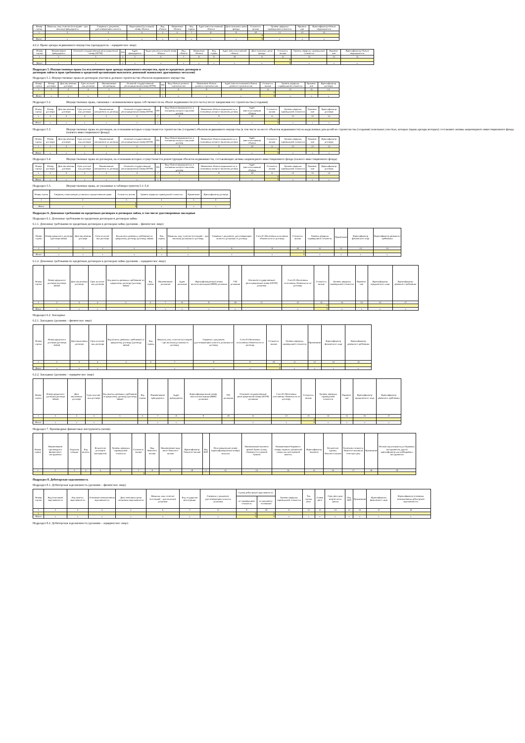| Номер строки | Фамилия, имя, отчество (последнее – при наличии) арендодателя | Сведения о документе, удостоверяющем личность | Кадастровый (условный) номер объекта | Вид объекта | Назначение объекта | Код страны | Адрес (местоположение) объекта | Дата окончания срока аренды | Стоимость актива | Уровень иерархии справедливой стоимости | Примеча- ние | Идентификатор объекта недвижимости |
| --- | --- | --- | --- | --- | --- | --- | --- | --- | --- | --- | --- | --- |
| 1 | 2 | 3 | 4 | 5 | 6 | 7 | 8 | 9 | 10 | 11 | 12 | 13 |
| | | | | | | | | | 0 | | | |
| Итого | x | x | x | x | x | x | x | x | 0 | x | x | x |
4.2.2. Право аренды недвижимого имущества (арендодатель – юридическое лицо)
| Номер строки | Наименование арендодателя | Основной государственный регистрационный номер (ОГРН) | TIN | Адрес арендодателя | Кадастровый (условный) номер объекта | Вид объекта | Назначение объекта | Код страны | Адрес (местоположение) объекта | Дата окончания срока аренды | Стоимость актива | Уровень иерархии справедливой стоимости | Примеча- ние | Идентификатор объекта недвижимости |
| --- | --- | --- | --- | --- | --- | --- | --- | --- | --- | --- | --- | --- | --- | --- |
| 1 | 2 | 3 | 4 | 5 | 6 | 7 | 8 | 9 | 10 | 11 | 12 | 13 | 14 | 15 |
| | | | | | | | | | | | 0 | | | |
| Итого | x | x | x | x | x | x | x | x | x | x | 0 | x | x | x |
Подраздел 5. Имущественные права (за исключением прав аренды недвижимого имущества, прав из кредитных договоров и
договоров займа и прав требования к кредитной организации выплатить денежный эквивалент драгоценных металлов)
Подраздел 5.1. Имущественные права из договоров участия в долевом строительстве объектов недвижимого имущества
| Номер строки | Номер договора | Дата заключения договора | Срок исполне- ния договора | Наименование застройщика | Основной государственный регистрационный номер (ОГРН) | TIN | Вид объекта долевого строительства | Назначение объекта долевого строительства | Адрес (местоположение) объекта долевого строительства | Стоимость актива | Уровень иерархии справедливой стоимости | Примеча- ние | Идентификатор договора |
| --- | --- | --- | --- | --- | --- | --- | --- | --- | --- | --- | --- | --- | --- |
| 1 | 2 | 3 | 4 | 5 | 6 | 7 | 8 | 9 | 10 | 11 | 12 | 13 | 14 |
| | | | | | | | | | | 0 | | | |
| Итого | x | x | x | x | x | x | x | x | x | 0 | x | x | x |
Подраздел 5.2. Имущественные права, связанные с возникновением права собственности на объект недвижимости (его часть) после завершения его строительства (создания)
| Номер строки | Номер договора | Дата заключения договора | Срок исполне- ния договора | Наименование контрагента по договору | Основной государственный регистрационный номер (ОГРН) | TIN | Вид объекта недвижимости, в отношении которого заключен договор | Назначение объекта недвижимости, в отношении которого заключен договор | Адрес (местоположение) объекта | Стоимость актива | Уровень иерархии справедливой стоимости | Примеча- ние | Идентификатор договора |
| --- | --- | --- | --- | --- | --- | --- | --- | --- | --- | --- | --- | --- | --- |
| 1 | 2 | 3 | 4 | 5 | 6 | 7 | 8 | 9 | 10 | 11 | 12 | 13 | 14 |
| | | | | | | | | | | 0 | | | |
| Итого | x | x | x | x | x | x | x | x | x | 0 | x | x | x |
Подраздел 5.3. Имущественные права из договоров, на основании которых осуществляется строительство (создание) объектов недвижимого имущества (в том числе на месте объектов недвижимости) на выделенных для целей их строительства (создания) земельных участках, которые (права аренды которых) составляют активы акционерного инвестиционного фонда (паевого инвестиционного фонда)
| Номер строки | Номер договора | Дата заключения договора | Срок исполне- ния договора | Наименование контрагента по договору | Основной государственный регистрационный номер (ОГРН) | TIN | Вид объекта недвижимости, в отношении которого заключен договор | Назначение объекта недвижимости, в отношении которого заключен договор | Адрес (местоположение) объекта | Стоимость актива | Уровень иерархии справедливой стоимости | Примеча- ние | Идентификатор договора |
| --- | --- | --- | --- | --- | --- | --- | --- | --- | --- | --- | --- | --- | --- |
| 1 | 2 | 3 | 4 | 5 | 6 | 7 | 8 | 9 | 10 | 11 | 12 | 13 | 14 |
| | | | | | | | | | | 0 | | | |
| Итого | x | x | x | x | x | x | x | x | x | 0 | x | x | x |
Подраздел 5.4. Имущественные права из договоров, на основании которых осуществляется реконструкция объектов недвижимости, составляющих активы акционерного инвестиционного фонда (паевого инвестиционного фонда)
| Номер строки | Номер договора | Дата заключения договора | Срок исполне- ния договора | Наименование контрагента по договору | Основной государственный регистрационный номер (ОГРН) | TIN | Вид объекта недвижимости, в отношении которого заключен договор | Назначение объекта недвижимости, в отношении которого заключен договор | Адрес (местоположение) объекта | Стоимость актива | Уровень иерархии справедливой стоимости | Примеча- ние | Идентификатор договора |
| --- | --- | --- | --- | --- | --- | --- | --- | --- | --- | --- | --- | --- | --- |
| 1 | 2 | 3 | 4 | 5 | 6 | 7 | 8 | 9 | 10 | 11 | 12 | 13 | 14 |
| | | | | | | | | | | 0 | | | |
| Итого | x | x | x | x | x | x | x | x | x | 0 | x | x | x |
Подраздел 5.5. Имущественные права, не указанные в таблицах пунктов 5.1–5.4
| Номер строки | Сведения, позволяющие установить имущественные права | Стоимость актива | Уровень иерархии справедливой стоимости | Примечание | Идентификатор договора |
| --- | --- | --- | --- | --- | --- |
| 1 | 2 | 3 | 4 | 5 | 6 |
| | | 0 | | | |
| Итого | x | 0 | x | x | x |
Подраздел 6. Денежные требования по кредитным договорам и договорам займа, в том числе удостоверенные закладные
Подраздел 6.1. Денежные требования по кредитным договорам и договорам займа
6.1.1. Денежные требования по кредитным договорам и договорам займа (должник – физическое лицо)
| Номер строки | Номер кредитного договора (договора займа) | Дата заключения договора | Срок исполне- ния договора | Код валюты денежных требований по кредитному договору (договору займа) | Код страны | Фамилия, имя, отчество (последнее – при наличии) должника по договору | Сведения о документе, удостоверяющем личность должника по договору | Способ обеспечения исполнения обязательств по договору | Стоимость актива | Уровень иерархии справедливой стоимости | Примечание | Идентификатор физического лица | Идентификатор денежного требования |
| --- | --- | --- | --- | --- | --- | --- | --- | --- | --- | --- | --- | --- | --- |
| 1 | 2 | 3 | 4 | 5 | 6 | 7 | 8 | 9 | 10 | 11 | 12 | 13 | 14 |
| | | | | | | | | | 0 | | | | |
| Итого | x | x | x | x | x | x | x | x | 0 | x | x | x | x |
6.1.2. Денежные требования по кредитным договорам и договорам займа (должник – юридическое лицо)
| Номер строки | Номер кредитного договора (договора займа) | Дата заключения договора | Срок исполне- ния договора | Код валюты денежных требований по кредитному договору (договору займа) | Код страны | Наименование должника | Адрес должника | Идентификационный номер налогоплательщика (ИНН) должника | TIN должника | Основной государственный регистрационный номер (ОГРН) должника | Способ обеспечения исполнения обязательств по договору | Стоимость актива | Уровень иерархии справедливой стоимости | Примеча- ние | Идентификатор юридического лица | Идентификатор денежного требования |
| --- | --- | --- | --- | --- | --- | --- | --- | --- | --- | --- | --- | --- | --- | --- | --- | --- |
| 1 | 2 | 3 | 4 | 5 | 6 | 7 | 8 | 9 | 10 | 11 | 12 | 13 | 14 | 15 | 16 | 17 |
| | | | | | | | | | | | | 0 | | | | |
| Итого | x | x | x | | | x | x | x | x | | x | 0 | x | x | x | x |
Подраздел 6.2. Закладные
6.2.1. Закладные (должник – физическое лицо)
| Номер строки | Номер кредитного договора (договора займа) | Дата заключения договора | Срок исполне- ния договора | Код валюты денежных требований по кредитному договору (договору займа) | Код страны | Фамилия, имя, отчество (последнее – при наличии) должника по договору | Сведения о документе, удостоверяющем личность должника по договору | Способ обеспечения исполнения обязательств по договору | Стоимость актива | Уровень иерархии справедливой стоимости | Примечание | Идентификатор физического лица | Идентификатор денежного требования |
| --- | --- | --- | --- | --- | --- | --- | --- | --- | --- | --- | --- | --- | --- |
| 1 | 2 | 3 | 4 | 5 | 6 | 7 | 8 | 9 | 10 | 11 | 12 | 13 | 14 |
| | | | | | | | | | 0 | | | | |
| Итого | x | x | x | | | x | x | x | 0 | x | x | x | x |
6.2.2. Закладные (должник – юридическое лицо)
| Номер строки | Номер кредитного договора (договора займа) | Дата заключения договора | Срок исполне- ния договора | Код валюты денежных требований по кредитному договору (договору займа) | Код страны | Наименование арендодателя | Адрес арендодателя | Идентификационный номер налогоплательщика (ИНН) должника | TIN должника | Основной государственный регистрационный номер (ОГРН) должника | Способ обеспечения исполнения обязательств по договору | Стоимость актива | Уровень иерархии справедливой стоимости | Примеча- ние | Идентификатор юридического лица | Идентификатор денежного требования |
| --- | --- | --- | --- | --- | --- | --- | --- | --- | --- | --- | --- | --- | --- | --- | --- | --- |
| 1 | 2 | 3 | 4 | 5 | 6 | 7 | 8 | 9 | 10 | 11 | 12 | 13 | 14 | 15 | 16 | 17 |
| | | | | | | | | | | | | 0 | | | | |
| Итого | x | x | x | | | x | x | | | x | x | 0 | x | x | x | x |
Подраздел 7. Производные финансовые инструменты (актив)
| Номер строки | Наименование производного финансового инструмента | Открытая позиция | Код валюты | Количество договоров (контрактов) | Уровень иерархии справедливой стоимости | Стоимость актива | Вид базисного актива | Наименование вида иного базисного актива | Идентификатор базисного актива | Код ISIN | Регистрационный номер (идентификационный номер) выпуска | Наименование эмитента ценной бумаги (лица, обязанного по ценной бумаге) | Наименование биржевого товара, индекса, процентной ставки или иностранной валюты | Идентификатор эмитента | Количество единиц базисного актива | Рыночная стоимость базисного актива на отчетную дату | Примечание | Полный код контракта для биржевых инструментов, другой идентификатор для внебиржевых инструментов |
| --- | --- | --- | --- | --- | --- | --- | --- | --- | --- | --- | --- | --- | --- | --- | --- | --- | --- | --- |
| 1 | 2 | 3 | 4 | 5 | 6 | 7 | 8 | 9 | 10 | 11 | 12 | 13 | 14 | 15 | 16 | 17 | 18 | 19 |
| | | | | | | 0 | | | | | | | | | | | | |
Подраздел 8. Дебиторская задолженность
Подраздел 8.1. Дебиторская задолженность (должник – физическое лицо)
| Номер строки | Вид (описание) задолженности | Код валюты задолженности | Основание возникновения задолженности | Дата окончания срока погашения задолженности | Фамилия, имя, отчество (последнее – при наличии) должника | Код государства регистрации | Сведения о документе, удостоверяющем личность должника | Сумма дебиторской задолженности | | Уровень иерархии справедливой стоимости | Тип сделки репо | Ставка репо | Срок репо дата второй части сделки | Код ISIN | Примечание | Идентификатор физического лица | Идентификатор основания возникновения дебиторской задолженности |
| --- | --- | --- | --- | --- | --- | --- | --- | --- | --- | --- | --- | --- | --- | --- | --- | --- | --- |
| | | | | | | | | по справедливой стоимости | по документу-основанию | | | | | | | | |
| 1 | 2 | 3 | 4 | 5 | 6 | 7 | 8 | 9 | 10 | 11 | 12 | 13 | 14 | 15 | 16 | 17 | 18 |
| 1 | | | | | | | | 0 | 0 | | | | | | | | |
| Итого | x | x | x | x | x | x | x | 0 | 0 | x | x | x | x | x | x | x | x |
Подраздел 8.2. Дебиторская задолженность (должник – юридическое лицо)